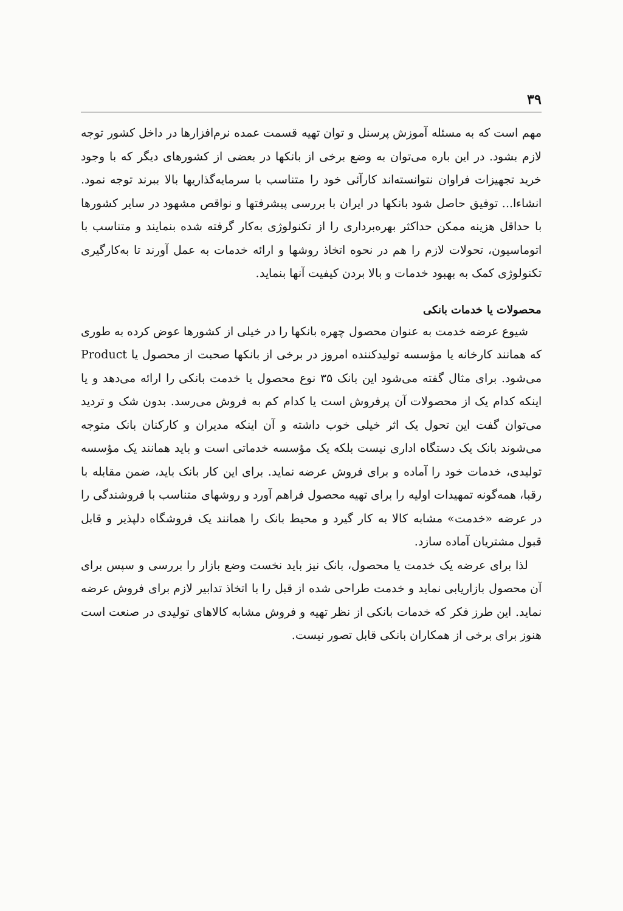۳۹
مهم است که به مسئله آموزش پرسنل و توان تهیه قسمت عمده نرم‌افزارها در داخل کشور توجه لازم بشود. در این باره می‌توان به وضع برخی از بانکها در بعضی از کشورهای دیگر که با وجود خرید تجهیزات فراوان نتوانسته‌اند کارآئی خود را متناسب با سرمایه‌گذاریها بالا ببرند توجه نمود. انشاءا... توفیق حاصل شود بانکها در ایران با بررسی پیشرفتها و نواقص مشهود در سایر کشورها با حداقل هزینه ممکن حداکثر بهره‌برداری را از تکنولوژی به‌کار گرفته شده بنمایند و متناسب با اتوماسیون، تحولات لازم را هم در نحوه اتخاذ روشها و ارائه خدمات به عمل آورند تا به‌کارگیری تکنولوژی کمک به بهبود خدمات و بالا بردن کیفیت آنها بنماید.
محصولات یا خدمات بانکی
شیوع عرضه خدمت به عنوان محصول چهره بانکها را در خیلی از کشورها عوض کرده به طوری که همانند کارخانه یا مؤسسه تولیدکننده امروز در برخی از بانکها صحبت از محصول یا Product می‌شود. برای مثال گفته می‌شود این بانک ۳۵ نوع محصول یا خدمت بانکی را ارائه می‌دهد و یا اینکه کدام یک از محصولات آن پرفروش است یا کدام کم به فروش می‌رسد. بدون شک و تردید می‌توان گفت این تحول یک اثر خیلی خوب داشته و آن اینکه مدیران و کارکنان بانک متوجه می‌شوند بانک یک دستگاه اداری نیست بلکه یک مؤسسه خدماتی است و باید همانند یک مؤسسه تولیدی، خدمات خود را آماده و برای فروش عرضه نماید. برای این کار بانک باید، ضمن مقابله با رقبا، همه‌گونه تمهیدات اولیه را برای تهیه محصول فراهم آورد و روشهای متناسب با فروشندگی را در عرضه «خدمت» مشابه کالا به کار گیرد و محیط بانک را همانند یک فروشگاه دلپذیر و قابل قبول مشتریان آماده سازد.
لذا برای عرضه یک خدمت یا محصول، بانک نیز باید نخست وضع بازار را بررسی و سپس برای آن محصول بازاریابی نماید و خدمت طراحی شده از قبل را با اتخاذ تدابیر لازم برای فروش عرضه نماید. این طرز فکر که خدمات بانکی از نظر تهیه و فروش مشابه کالاهای تولیدی در صنعت است هنوز برای برخی از همکاران بانکی قابل تصور نیست.